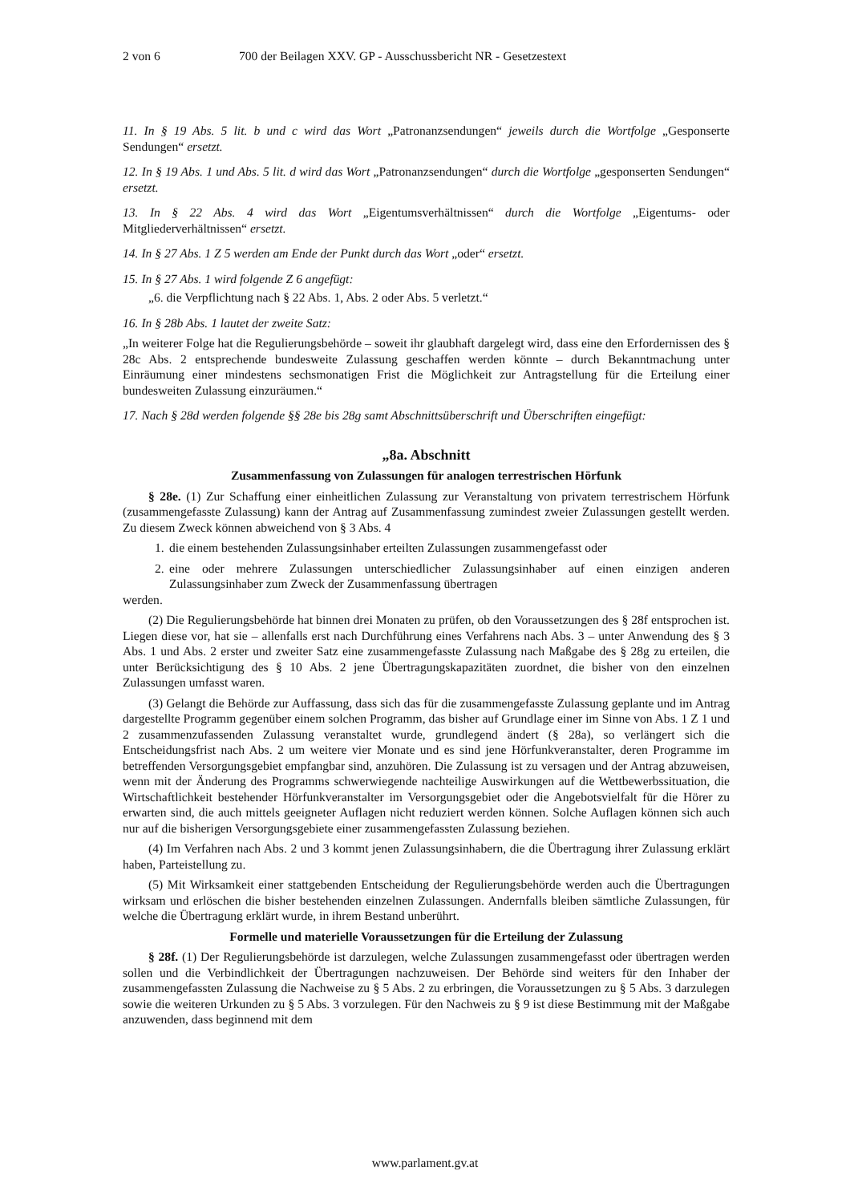2 von 6 700 der Beilagen XXV. GP - Ausschussbericht NR - Gesetzestext
11. In § 19 Abs. 5 lit. b und c wird das Wort „Patronanzsendungen“ jeweils durch die Wortfolge „Gesponserte Sendungen“ ersetzt.
12. In § 19 Abs. 1 und Abs. 5 lit. d wird das Wort „Patronanzsendungen“ durch die Wortfolge „gesponserten Sendungen“ ersetzt.
13. In § 22 Abs. 4 wird das Wort „Eigentumsverhältnissen“ durch die Wortfolge „Eigentums- oder Mitgliederverhältnissen“ ersetzt.
14. In § 27 Abs. 1 Z 5 werden am Ende der Punkt durch das Wort „oder“ ersetzt.
15. In § 27 Abs. 1 wird folgende Z 6 angefügt:
„6. die Verpflichtung nach § 22 Abs. 1, Abs. 2 oder Abs. 5 verletzt.“
16. In § 28b Abs. 1 lautet der zweite Satz:
„In weiterer Folge hat die Regulierungsbehörde – soweit ihr glaubhaft dargelegt wird, dass eine den Erfordernissen des § 28c Abs. 2 entsprechende bundesweite Zulassung geschaffen werden könnte – durch Bekanntmachung unter Einräumung einer mindestens sechsmonatigen Frist die Möglichkeit zur Antragstellung für die Erteilung einer bundesweiten Zulassung einzuräumen.“
17. Nach § 28d werden folgende §§ 28e bis 28g samt Abschnittsüberschrift und Überschriften eingefügt:
„8a. Abschnitt
Zusammenfassung von Zulassungen für analogen terrestrischen Hörfunk
§ 28e. (1) Zur Schaffung einer einheitlichen Zulassung zur Veranstaltung von privatem terrestrischem Hörfunk (zusammengefasste Zulassung) kann der Antrag auf Zusammenfassung zumindest zweier Zulassungen gestellt werden. Zu diesem Zweck können abweichend von § 3 Abs. 4
1.
die einem bestehenden Zulassungsinhaber erteilten Zulassungen zusammengefasst oder
2.
eine oder mehrere Zulassungen unterschiedlicher Zulassungsinhaber auf einen einzigen anderen Zulassungsinhaber zum Zweck der Zusammenfassung übertragen
werden.
(2) Die Regulierungsbehörde hat binnen drei Monaten zu prüfen, ob den Voraussetzungen des § 28f entsprochen ist. Liegen diese vor, hat sie – allenfalls erst nach Durchführung eines Verfahrens nach Abs. 3 – unter Anwendung des § 3 Abs. 1 und Abs. 2 erster und zweiter Satz eine zusammengefasste Zulassung nach Maßgabe des § 28g zu erteilen, die unter Berücksichtigung des § 10 Abs. 2 jene Übertragungskapazitäten zuordnet, die bisher von den einzelnen Zulassungen umfasst waren.
(3) Gelangt die Behörde zur Auffassung, dass sich das für die zusammengefasste Zulassung geplante und im Antrag dargestellte Programm gegenüber einem solchen Programm, das bisher auf Grundlage einer im Sinne von Abs. 1 Z 1 und 2 zusammenzufassenden Zulassung veranstaltet wurde, grundlegend ändert (§ 28a), so verlängert sich die Entscheidungsfrist nach Abs. 2 um weitere vier Monate und es sind jene Hörfunkveranstalter, deren Programme im betreffenden Versorgungsgebiet empfangbar sind, anzuhören. Die Zulassung ist zu versagen und der Antrag abzuweisen, wenn mit der Änderung des Programms schwerwiegende nachteilige Auswirkungen auf die Wettbewerbssituation, die Wirtschaftlichkeit bestehender Hörfunkveranstalter im Versorgungsgebiet oder die Angebotsvielfalt für die Hörer zu erwarten sind, die auch mittels geeigneter Auflagen nicht reduziert werden können. Solche Auflagen können sich auch nur auf die bisherigen Versorgungsgebiete einer zusammengefassten Zulassung beziehen.
(4) Im Verfahren nach Abs. 2 und 3 kommt jenen Zulassungsinhabern, die die Übertragung ihrer Zulassung erklärt haben, Parteistellung zu.
(5) Mit Wirksamkeit einer stattgebenden Entscheidung der Regulierungsbehörde werden auch die Übertragungen wirksam und erlöschen die bisher bestehenden einzelnen Zulassungen. Andernfalls bleiben sämtliche Zulassungen, für welche die Übertragung erklärt wurde, in ihrem Bestand unberührt.
Formelle und materielle Voraussetzungen für die Erteilung der Zulassung
§ 28f. (1) Der Regulierungsbehörde ist darzulegen, welche Zulassungen zusammengefasst oder übertragen werden sollen und die Verbindlichkeit der Übertragungen nachzuweisen. Der Behörde sind weiters für den Inhaber der zusammengefassten Zulassung die Nachweise zu § 5 Abs. 2 zu erbringen, die Voraussetzungen zu § 5 Abs. 3 darzulegen sowie die weiteren Urkunden zu § 5 Abs. 3 vorzulegen. Für den Nachweis zu § 9 ist diese Bestimmung mit der Maßgabe anzuwenden, dass beginnend mit dem
www.parlament.gv.at